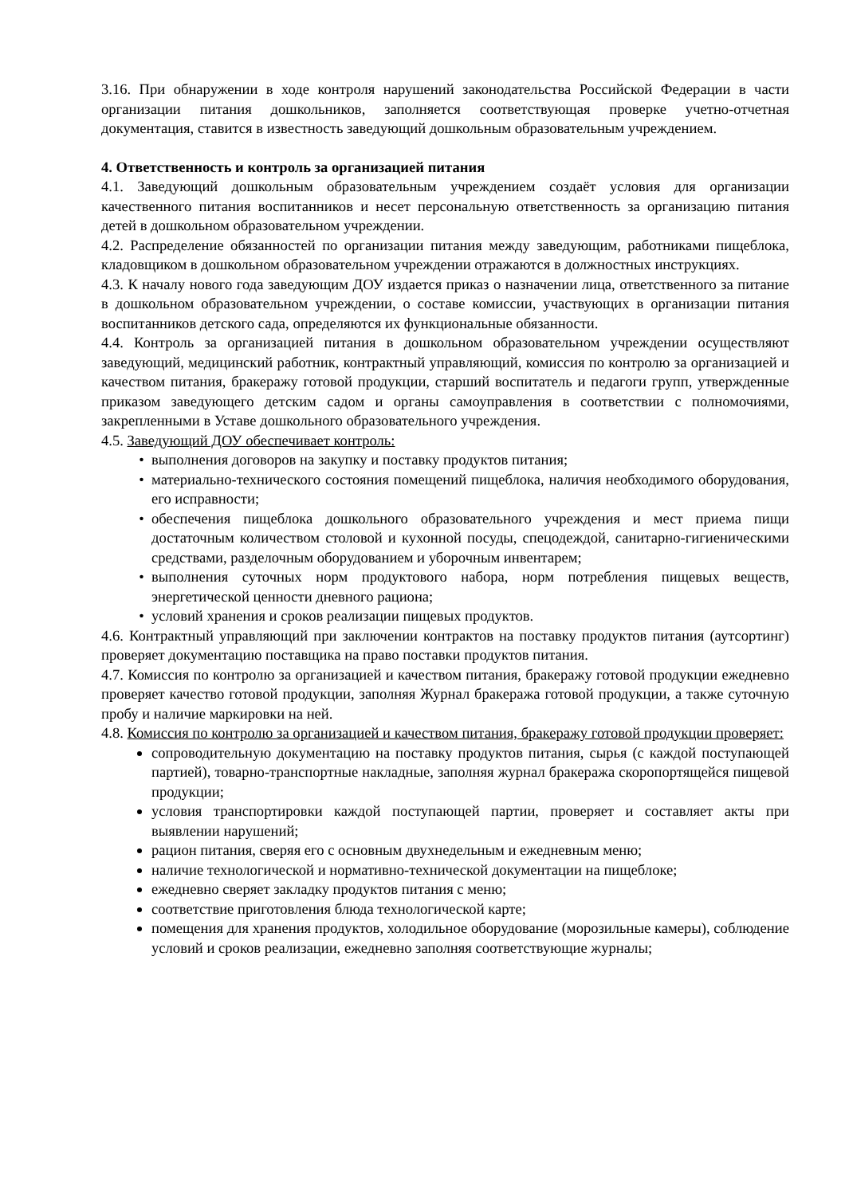3.16. При обнаружении в ходе контроля нарушений законодательства Российской Федерации в части организации питания дошкольников, заполняется соответствующая проверке учетно-отчетная документация, ставится в известность заведующий дошкольным образовательным учреждением.
4. Ответственность и контроль за организацией питания
4.1. Заведующий дошкольным образовательным учреждением создаёт условия для организации качественного питания воспитанников и несет персональную ответственность за организацию питания детей в дошкольном образовательном учреждении.
4.2. Распределение обязанностей по организации питания между заведующим, работниками пищеблока, кладовщиком в дошкольном образовательном учреждении отражаются в должностных инструкциях.
4.3. К началу нового года заведующим ДОУ издается приказ о назначении лица, ответственного за питание в дошкольном образовательном учреждении, о составе комиссии, участвующих в организации питания воспитанников детского сада, определяются их функциональные обязанности.
4.4. Контроль за организацией питания в дошкольном образовательном учреждении осуществляют заведующий, медицинский работник, контрактный управляющий, комиссия по контролю за организацией и качеством питания, бракеражу готовой продукции, старший воспитатель и педагоги групп, утвержденные приказом заведующего детским садом и органы самоуправления в соответствии с полномочиями, закрепленными в Уставе дошкольного образовательного учреждения.
4.5. Заведующий ДОУ обеспечивает контроль:
выполнения договоров на закупку и поставку продуктов питания;
материально-технического состояния помещений пищеблока, наличия необходимого оборудования, его исправности;
обеспечения пищеблока дошкольного образовательного учреждения и мест приема пищи достаточным количеством столовой и кухонной посуды, спецодеждой, санитарно-гигиеническими средствами, разделочным оборудованием и уборочным инвентарем;
выполнения суточных норм продуктового набора, норм потребления пищевых веществ, энергетической ценности дневного рациона;
условий хранения и сроков реализации пищевых продуктов.
4.6. Контрактный управляющий при заключении контрактов на поставку продуктов питания (аутсортинг) проверяет документацию поставщика на право поставки продуктов питания.
4.7. Комиссия по контролю за организацией и качеством питания, бракеражу готовой продукции ежедневно проверяет качество готовой продукции, заполняя Журнал бракеража готовой продукции, а также суточную пробу и наличие маркировки на ней.
4.8. Комиссия по контролю за организацией и качеством питания, бракеражу готовой продукции проверяет:
сопроводительную документацию на поставку продуктов питания, сырья (с каждой поступающей партией), товарно-транспортные накладные, заполняя журнал бракеража скоропортящейся пищевой продукции;
условия транспортировки каждой поступающей партии, проверяет и составляет акты при выявлении нарушений;
рацион питания, сверяя его с основным двухнедельным и ежедневным меню;
наличие технологической и нормативно-технической документации на пищеблоке;
ежедневно сверяет закладку продуктов питания с меню;
соответствие приготовления блюда технологической карте;
помещения для хранения продуктов, холодильное оборудование (морозильные камеры), соблюдение условий и сроков реализации, ежедневно заполняя соответствующие журналы;